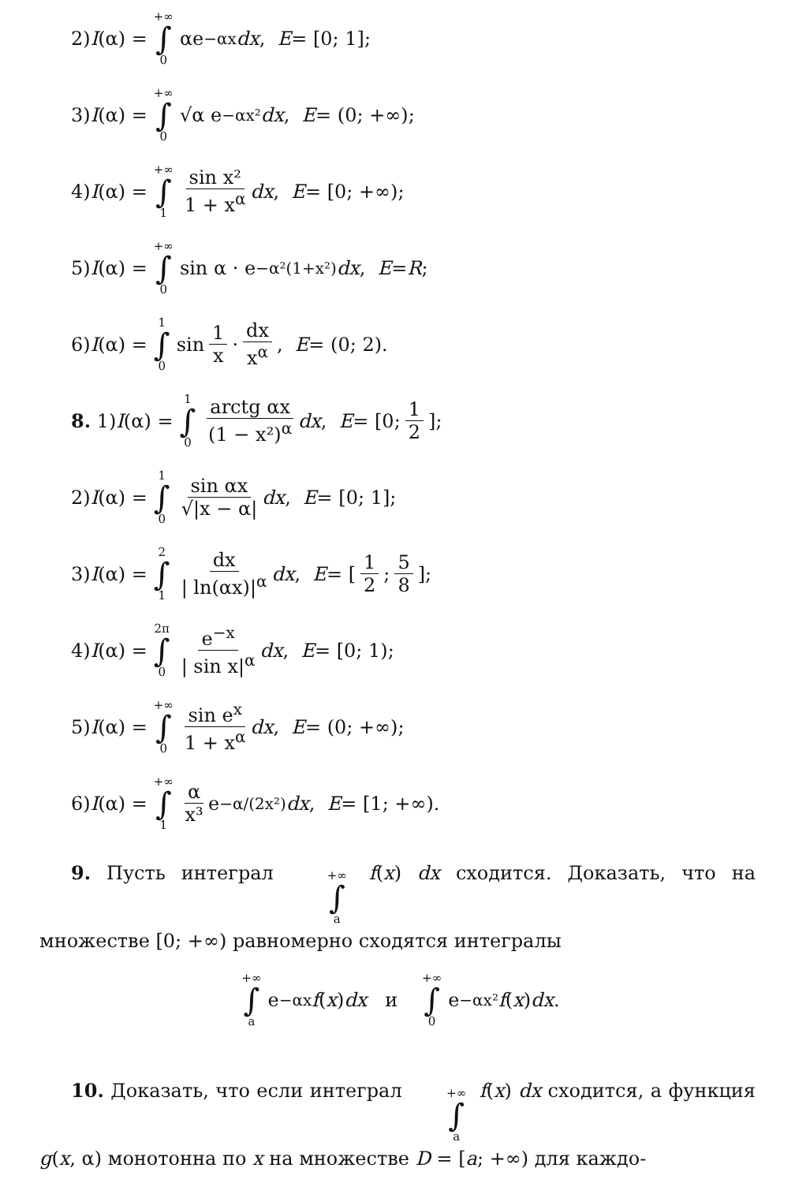2) I (α) = +∞ ∫ 0 αe<sup>−αx</sup> dx, E = [0; 1];
3) I (α) = +∞ ∫ 0 √α e<sup>−αx²</sup> dx, E = (0; +∞);
4) I (α) = +∞ ∫ 1 sin x² 1 + x<sup>α</sup> dx, E = [0; +∞);
5) I (α) = +∞ ∫ 0 sin α · e<sup>−α²(1+x²)</sup> dx, E = R;
6) I (α) = 1 ∫ 0 sin 1 x · dx x<sup>α</sup>, E = (0; 2).
8. 1) I (α) = 1 ∫ 0 arctg αx (1 − x²)<sup>α</sup> dx, E = [0; 1 2];
2) I (α) = 1 ∫ 0 sin αx √|x − α| dx, E = [0; 1];
3) I (α) = 2 ∫ 1 dx | ln(αx)|<sup>α</sup> dx, E = [1 2; 5 8];
4) I (α) = 2π ∫ 0 e<sup>−x</sup> | sin x|<sup>α</sup> dx, E = [0; 1);
5) I (α) = +∞ ∫ 0 sin e<sup>x</sup> 1 + x<sup>α</sup> dx, E = (0; +∞);
6) I (α) = +∞ ∫ 1 α x³ e<sup>−α/(2x²)</sup> dx, E = [1; +∞).
9. Пусть интеграл +∞ ∫ a f(x) dx сходится. Доказать, что на множестве [0; +∞) равномерно сходятся интегралы
+∞ ∫ a e<sup>−αx</sup> f (x) dx и +∞ ∫ 0 e<sup>−αx²</sup> f (x) dx.
10. Доказать, что если интеграл +∞ ∫ a f(x) dx сходится, а функция g(x, α) монотонна по x на множестве D = [a; +∞) для каждо-